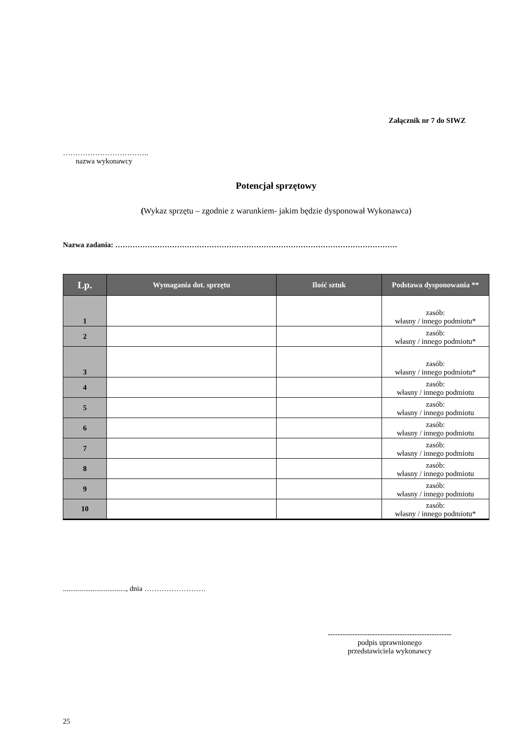Załącznik nr 7 do SIWZ
……………………………..
nazwa wykonawcy
Potencjał sprzętowy
(Wykaz sprzętu – zgodnie z warunkiem- jakim będzie dysponował Wykonawca)
Nazwa zadania: ……………………………………………………………………………………………………
| Lp. | Wymagania dot. sprzętu | Ilość sztuk | Podstawa dysponowania ** |
| --- | --- | --- | --- |
| 1 | | | zasób: własny / innego podmiotu* |
| 2 | | | zasób: własny / innego podmiotu* |
| 3 | | | zasób: własny / innego podmiotu* |
| 4 | | | zasób: własny / innego podmiotu |
| 5 | | | zasób: własny / innego podmiotu |
| 6 | | | zasób: własny / innego podmiotu |
| 7 | | | zasób: własny / innego podmiotu |
| 8 | | | zasób: własny / innego podmiotu |
| 9 | | | zasób: własny / innego podmiotu |
| 10 | | | zasób: własny / innego podmiotu* |
.................................., dnia …………………….
--------------------------------------------------
podpis uprawnionego
przedstawiciela wykonawcy
25